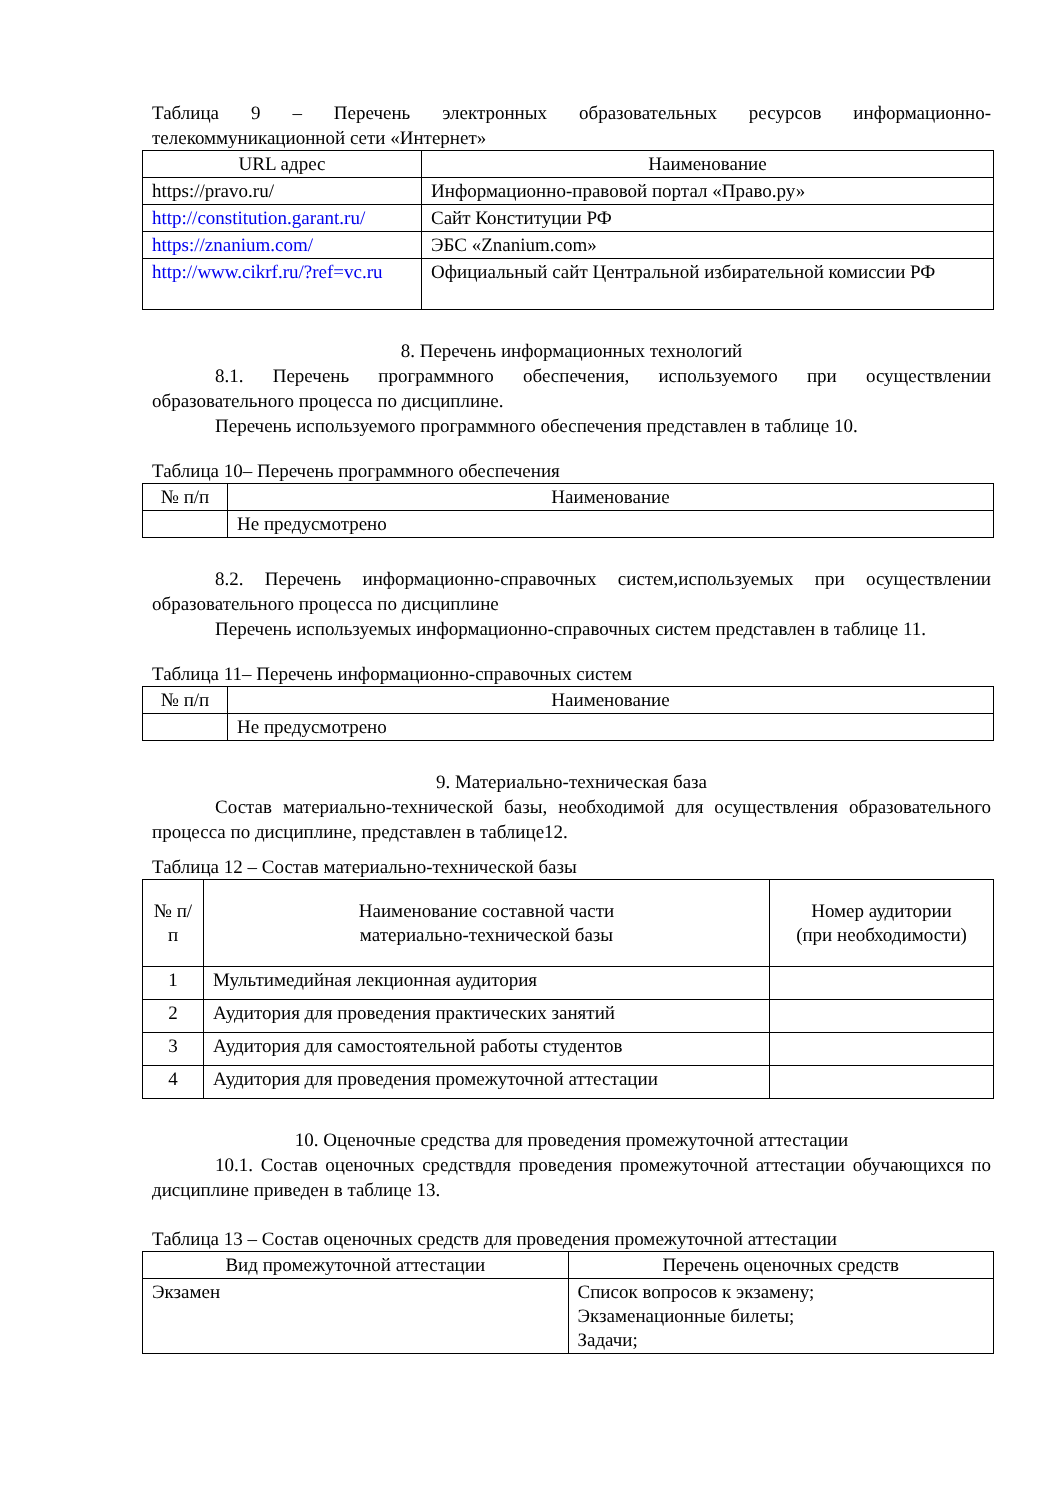Таблица 9 – Перечень электронных образовательных ресурсов информационно-телекоммуникационной сети «Интернет»
| URL адрес | Наименование |
| --- | --- |
| https://pravo.ru/ | Информационно-правовой портал «Право.ру» |
| http://constitution.garant.ru/ | Сайт Конституции РФ |
| https://znanium.com/ | ЭБС «Znanium.com» |
| http://www.cikrf.ru/?ref=vc.ru | Официальный сайт Центральной избирательной комиссии РФ |
8. Перечень информационных технологий
8.1. Перечень программного обеспечения, используемого при осуществлении образовательного процесса по дисциплине.
Перечень используемого программного обеспечения представлен в таблице 10.
Таблица 10– Перечень программного обеспечения
| № п/п | Наименование |
| --- | --- |
| | Не предусмотрено |
8.2. Перечень информационно-справочных систем,используемых при осуществлении образовательного процесса по дисциплине
Перечень используемых информационно-справочных систем представлен в таблице 11.
Таблица 11– Перечень информационно-справочных систем
| № п/п | Наименование |
| --- | --- |
| | Не предусмотрено |
9. Материально-техническая база
Состав материально-технической базы, необходимой для осуществления образовательного процесса по дисциплине, представлен в таблице12.
Таблица 12 – Состав материально-технической базы
| № п/п | Наименование составной части материально-технической базы | Номер аудитории (при необходимости) |
| --- | --- | --- |
| 1 | Мультимедийная лекционная аудитория | |
| 2 | Аудитория для проведения практических занятий | |
| 3 | Аудитория для самостоятельной работы студентов | |
| 4 | Аудитория для проведения промежуточной аттестации | |
10. Оценочные средства для проведения промежуточной аттестации
10.1. Состав оценочных средствдля проведения промежуточной аттестации обучающихся по дисциплине приведен в таблице 13.
Таблица 13 – Состав оценочных средств для проведения промежуточной аттестации
| Вид промежуточной аттестации | Перечень оценочных средств |
| --- | --- |
| Экзамен | Список вопросов к экзамену; Экзаменационные билеты; Задачи; |